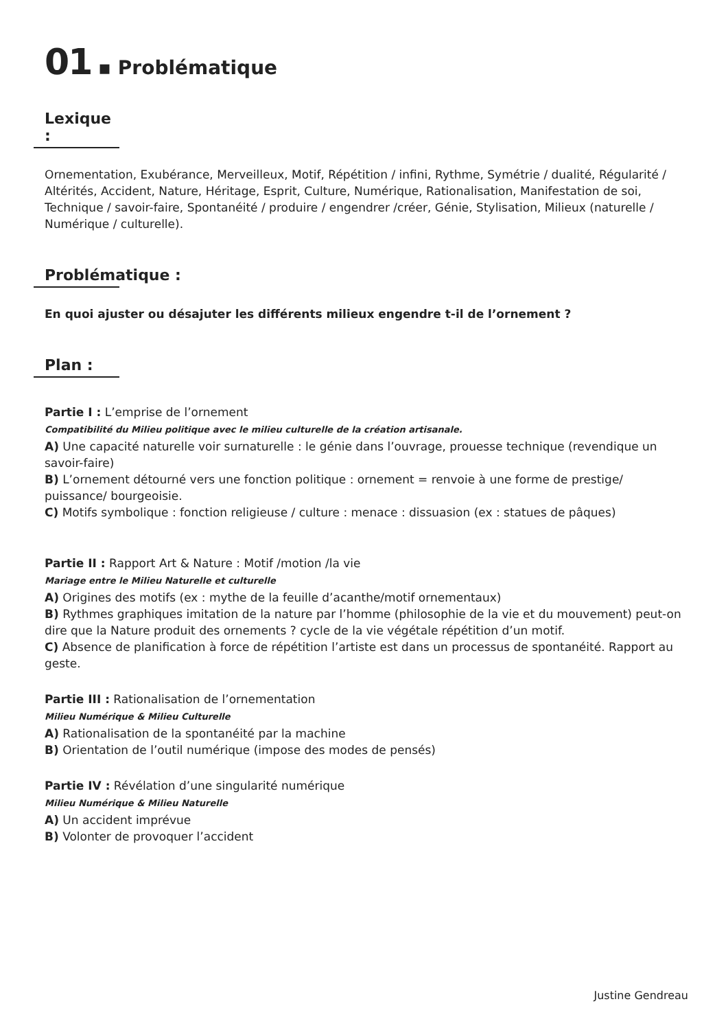01 ▪ Problématique
Lexique :
Ornementation, Exubérance, Merveilleux, Motif, Répétition / infini, Rythme, Symétrie / dualité, Régularité / Altérités, Accident, Nature, Héritage, Esprit, Culture, Numérique, Rationalisation, Manifestation de soi, Technique / savoir-faire, Spontanéité / produire / engendrer /créer, Génie, Stylisation, Milieux (naturelle / Numérique / culturelle).
Problématique :
En quoi ajuster ou désajuter les différents milieux engendre t-il de l’ornement ?
Plan :
Partie I : L’emprise de l’ornement
Compatibilité du Milieu politique avec le milieu culturelle de la création artisanale.
A) Une capacité naturelle voir surnaturelle : le génie dans l’ouvrage, prouesse technique (revendique un savoir-faire)
B) L’ornement détourné vers une fonction politique : ornement = renvoie à une forme de prestige/ puissance/ bourgeoisie.
C) Motifs symbolique : fonction religieuse / culture : menace : dissuasion (ex : statues de pâques)
Partie II : Rapport Art & Nature : Motif /motion /la vie
Mariage entre le Milieu Naturelle et culturelle
A) Origines des motifs (ex : mythe de la feuille d’acanthe/motif ornementaux)
B) Rythmes graphiques imitation de la nature par l’homme (philosophie de la vie et du mouvement) peut-on dire que la Nature produit des ornements ? cycle de la vie végétale répétition d’un motif.
C) Absence de planification à force de répétition l’artiste est dans un processus de spontanéité. Rapport au geste.
Partie III : Rationalisation de l’ornementation
Milieu Numérique & Milieu Culturelle
A) Rationalisation de la spontanéité par la machine
B) Orientation de l’outil numérique (impose des modes de pensés)
Partie IV : Révélation d’une singularité numérique
Milieu Numérique & Milieu Naturelle
A) Un accident imprévue
B) Volonter de provoquer l’accident
Justine Gendreau